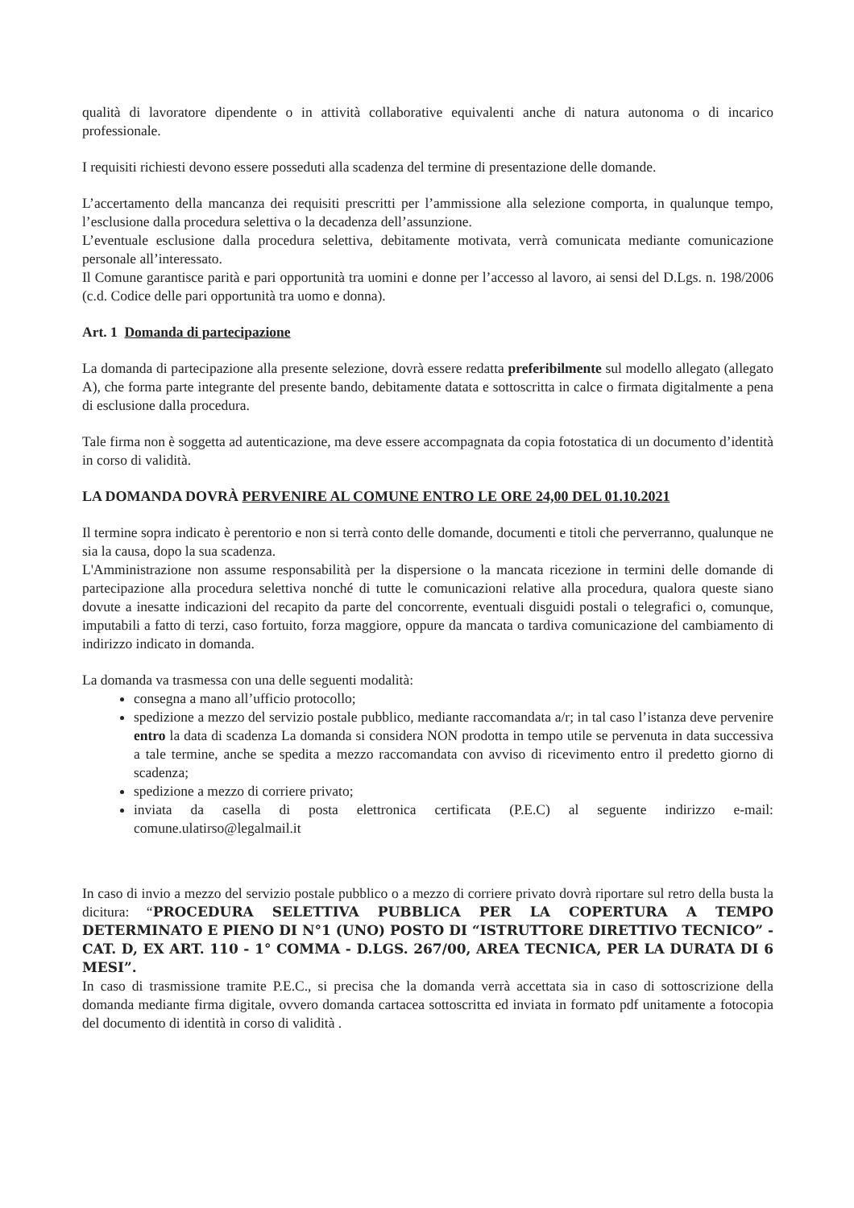qualità di lavoratore dipendente o in attività collaborative equivalenti anche di natura autonoma o di incarico professionale.
I requisiti richiesti devono essere posseduti alla scadenza del termine di presentazione delle domande.
L’accertamento della mancanza dei requisiti prescritti per l’ammissione alla selezione comporta, in qualunque tempo, l’esclusione dalla procedura selettiva o la decadenza dell’assunzione.
L’eventuale esclusione dalla procedura selettiva, debitamente motivata, verrà comunicata mediante comunicazione personale all’interessato.
Il Comune garantisce parità e pari opportunità tra uomini e donne per l’accesso al lavoro, ai sensi del D.Lgs. n. 198/2006 (c.d. Codice delle pari opportunità tra uomo e donna).
Art. 1 Domanda di partecipazione
La domanda di partecipazione alla presente selezione, dovrà essere redatta preferibilmente sul modello allegato (allegato A), che forma parte integrante del presente bando, debitamente datata e sottoscritta in calce o firmata digitalmente a pena di esclusione dalla procedura.
Tale firma non è soggetta ad autenticazione, ma deve essere accompagnata da copia fotostatica di un documento d’identità in corso di validità.
LA DOMANDA DOVRÀ PERVENIRE AL COMUNE ENTRO LE ORE 24,00 DEL 01.10.2021
Il termine sopra indicato è perentorio e non si terrà conto delle domande, documenti e titoli che perverranno, qualunque ne sia la causa, dopo la sua scadenza.
L'Amministrazione non assume responsabilità per la dispersione o la mancata ricezione in termini delle domande di partecipazione alla procedura selettiva nonché di tutte le comunicazioni relative alla procedura, qualora queste siano dovute a inesatte indicazioni del recapito da parte del concorrente, eventuali disguidi postali o telegrafici o, comunque, imputabili a fatto di terzi, caso fortuito, forza maggiore, oppure da mancata o tardiva comunicazione del cambiamento di indirizzo indicato in domanda.
La domanda va trasmessa con una delle seguenti modalità:
consegna a mano all’ufficio protocollo;
spedizione a mezzo del servizio postale pubblico, mediante raccomandata a/r; in tal caso l’istanza deve pervenire entro la data di scadenza La domanda si considera NON prodotta in tempo utile se pervenuta in data successiva a tale termine, anche se spedita a mezzo raccomandata con avviso di ricevimento entro il predetto giorno di scadenza;
spedizione a mezzo di corriere privato;
inviata da casella di posta elettronica certificata (P.E.C) al seguente indirizzo e-mail: comune.ulatirso@legalmail.it
In caso di invio a mezzo del servizio postale pubblico o a mezzo di corriere privato dovrà riportare sul retro della busta la dicitura: “PROCEDURA SELETTIVA PUBBLICA PER LA COPERTURA A TEMPO DETERMINATO E PIENO DI N°1 (UNO) POSTO DI “ISTRUTTORE DIRETTIVO TECNICO” - CAT. D, EX ART. 110 - 1° COMMA - D.LGS. 267/00, AREA TECNICA, PER LA DURATA DI 6 MESI”.
In caso di trasmissione tramite P.E.C., si precisa che la domanda verrà accettata sia in caso di sottoscrizione della domanda mediante firma digitale, ovvero domanda cartacea sottoscritta ed inviata in formato pdf unitamente a fotocopia del documento di identità in corso di validità .